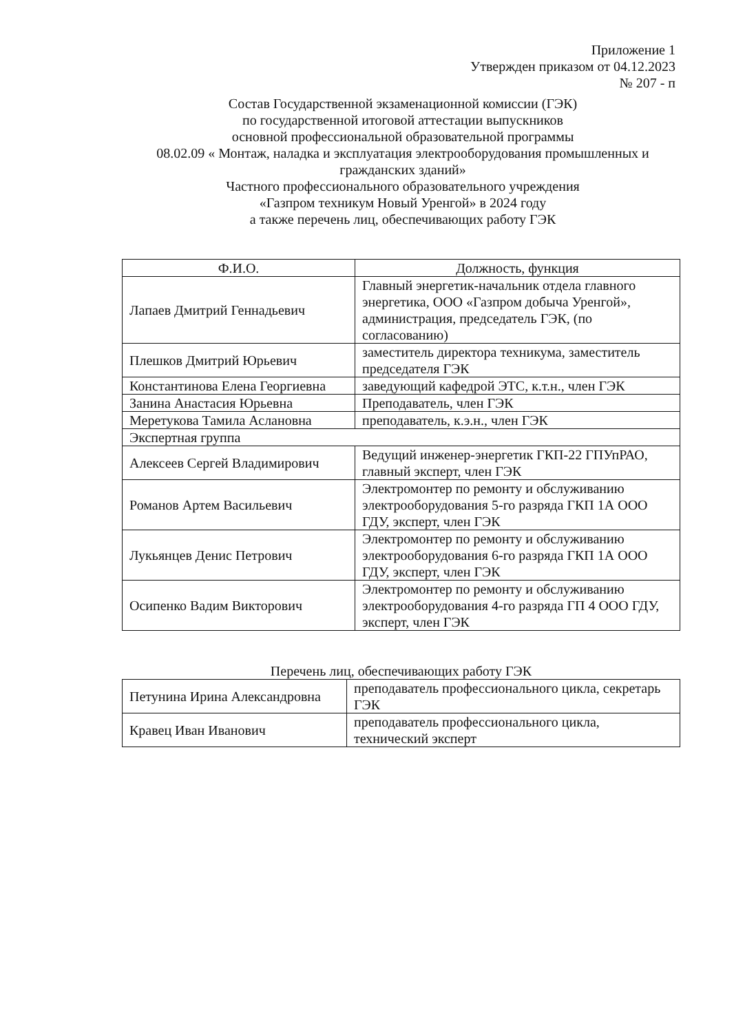Приложение 1
Утвержден приказом от 04.12.2023
№ 207 - п
Состав Государственной экзаменационной комиссии (ГЭК)
по государственной итоговой аттестации выпускников
основной профессиональной образовательной программы
08.02.09 « Монтаж, наладка и эксплуатация электрооборудования промышленных и гражданских зданий»
Частного профессионального образовательного учреждения
«Газпром техникум Новый Уренгой» в 2024 году
а также перечень лиц, обеспечивающих работу ГЭК
| Ф.И.О. | Должность, функция |
| Лапаев Дмитрий Геннадьевич | Главный энергетик-начальник отдела главного энергетика, ООО «Газпром добыча Уренгой», администрация, председатель ГЭК, (по согласованию) |
| Плешков Дмитрий Юрьевич | заместитель директора техникума, заместитель председателя ГЭК |
| Константинова Елена Георгиевна | заведующий кафедрой ЭТС, к.т.н., член ГЭК |
| Занина Анастасия Юрьевна | Преподаватель, член ГЭК |
| Меретукова Тамила Аслановна | преподаватель, к.э.н., член ГЭК |
| Экспертная группа | |
| Алексеев Сергей Владимирович | Ведущий инженер-энергетик ГКП-22 ГПУпРАО, главный эксперт, член ГЭК |
| Романов Артем Васильевич | Электромонтер по ремонту и обслуживанию электрооборудования 5-го разряда ГКП 1А ООО ГДУ, эксперт, член ГЭК |
| Лукьянцев Денис Петрович | Электромонтер по ремонту и обслуживанию электрооборудования 6-го разряда ГКП 1А ООО ГДУ, эксперт, член ГЭК |
| Осипенко Вадим Викторович | Электромонтер по ремонту и обслуживанию электрооборудования 4-го разряда ГП 4 ООО ГДУ, эксперт, член ГЭК |
Перечень лиц, обеспечивающих работу ГЭК
| Петунина Ирина Александровна | преподаватель профессионального цикла, секретарь ГЭК |
| Кравец Иван Иванович | преподаватель профессионального цикла, технический эксперт |